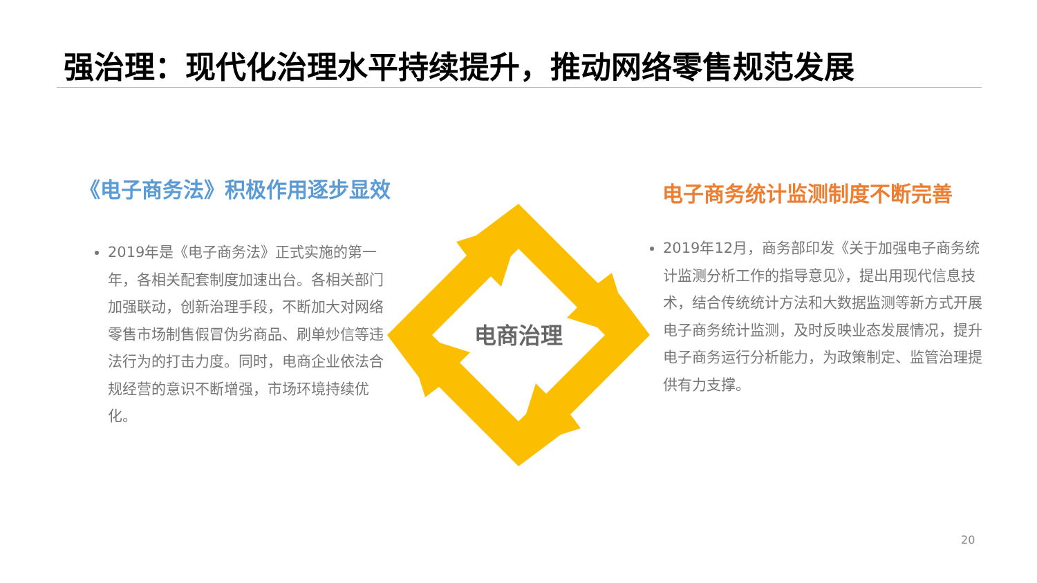强治理：现代化治理水平持续提升，推动网络零售规范发展
《电子商务法》积极作用逐步显效 电子商务统计监测制度不断完善
2019年是《电子商务法》正式实施的第一年，各相关配套制度加速出台。各相关部门加强联动，创新治理手段，不断加大对网络零售市场制售假冒伪劣商品、刷单炒信等违法行为的打击力度。同时，电商企业依法合规经营的意识不断增强，市场环境持续优化。
电商治理
2019年12月，商务部印发《关于加强电子商务统计监测分析工作的指导意见》，提出用现代信息技术，结合传统统计方法和大数据监测等新方式开展电子商务统计监测，及时反映业态发展情况，提升电子商务运行分析能力，为政策制定、监管治理提供有力支撑。
20